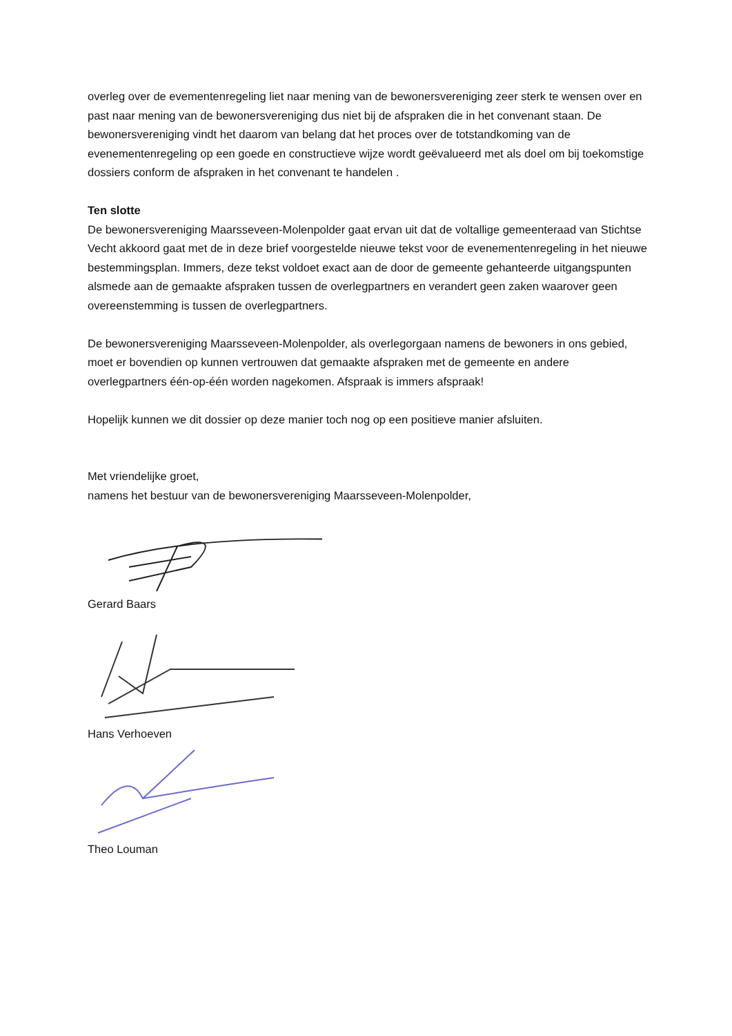overleg over de evementenregeling liet naar mening van de bewonersvereniging zeer sterk te wensen over en past naar mening van de bewonersvereniging dus niet bij de afspraken die in het convenant staan. De bewonersvereniging vindt het daarom van belang dat het proces over de totstandkoming van de evenementenregeling op een goede en constructieve wijze wordt geëvalueerd met als doel om bij toekomstige dossiers conform de afspraken in het convenant te handelen .
Ten slotte
De bewonersvereniging Maarsseveen-Molenpolder gaat ervan uit dat de voltallige gemeenteraad van Stichtse Vecht akkoord gaat met de in deze brief voorgestelde nieuwe tekst voor de evenementenregeling in het nieuwe bestemmingsplan. Immers, deze tekst voldoet exact aan de door de gemeente gehanteerde uitgangspunten alsmede aan de gemaakte afspraken tussen de overlegpartners en verandert geen zaken waarover geen overeenstemming is tussen de overlegpartners.
De bewonersvereniging Maarsseveen-Molenpolder, als overlegorgaan namens de bewoners in ons gebied, moet er bovendien op kunnen vertrouwen dat gemaakte afspraken met de gemeente en andere overlegpartners één-op-één worden nagekomen. Afspraak is immers afspraak!
Hopelijk kunnen we dit dossier op deze manier toch nog op een positieve manier afsluiten.
Met vriendelijke groet,
namens het bestuur van de bewonersvereniging Maarsseveen-Molenpolder,
Gerard Baars
Hans Verhoeven
Theo Louman